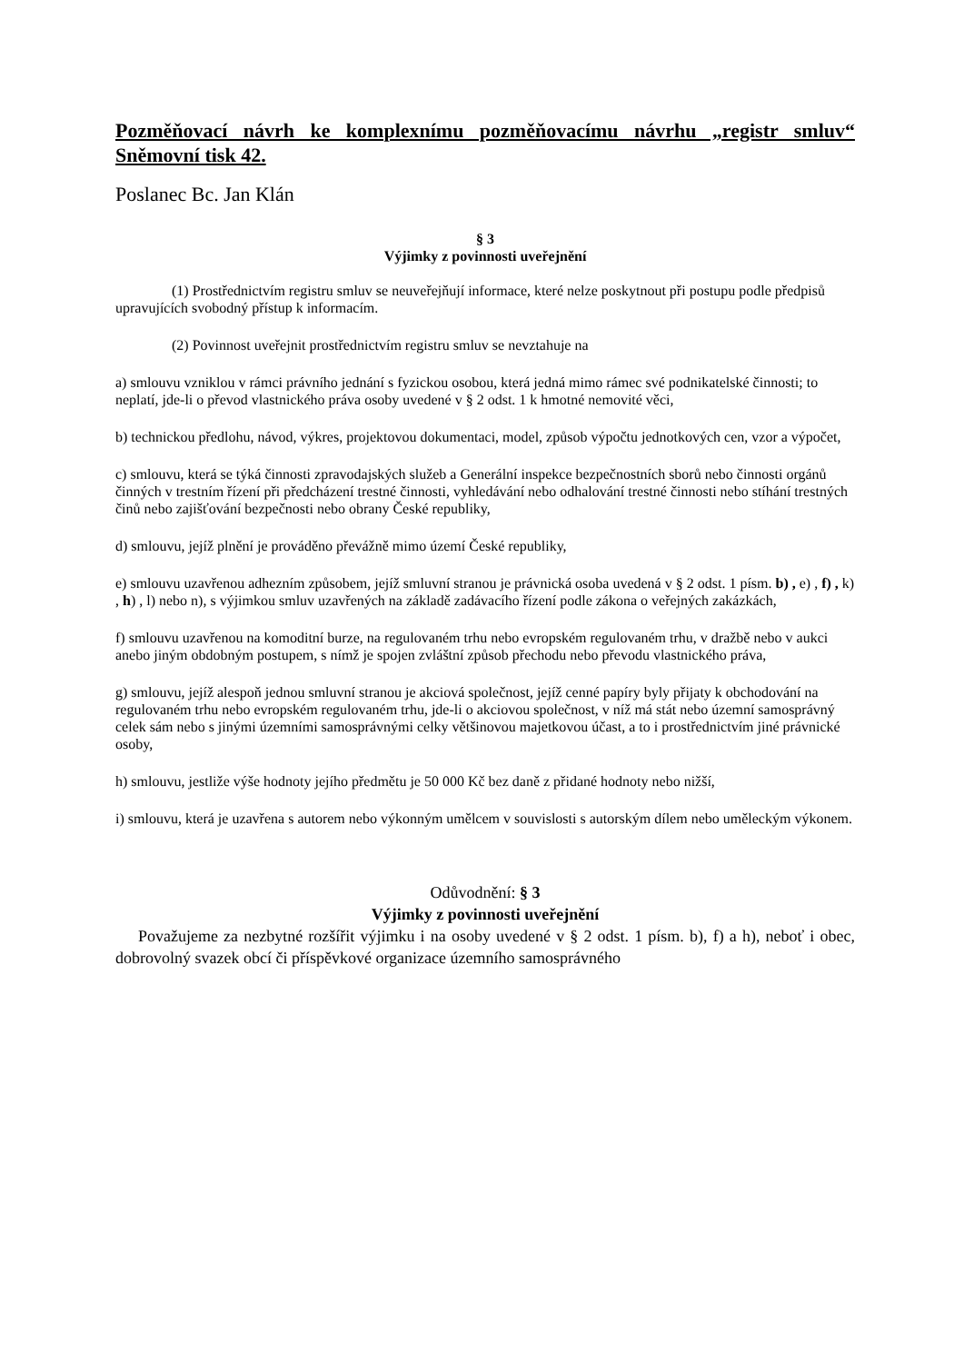Pozměňovací návrh ke komplexnímu pozměňovacímu návrhu „registr smluv“ Sněmovní tisk 42.
Poslanec Bc. Jan Klán
§ 3
Výjimky z povinnosti uveřejnění
(1) Prostřednictvím registru smluv se neuveřejňují informace, které nelze poskytnout při postupu podle předpisů upravujících svobodný přístup k informacím.
(2) Povinnost uveřejnit prostřednictvím registru smluv se nevztahuje na
a) smlouvu vzniklou v rámci právního jednání s fyzickou osobou, která jedná mimo rámec své podnikatelské činnosti; to neplatí, jde-li o převod vlastnického práva osoby uvedené v § 2 odst. 1 k hmotné nemovité věci,
b) technickou předlohu, návod, výkres, projektovou dokumentaci, model, způsob výpočtu jednotkových cen, vzor a výpočet,
c) smlouvu, která se týká činnosti zpravodajských služeb a Generální inspekce bezpečnostních sborů nebo činnosti orgánů činných v trestním řízení při předcházení trestné činnosti, vyhledávání nebo odhalování trestné činnosti nebo stíhání trestných činů nebo zajišťování bezpečnosti nebo obrany České republiky,
d) smlouvu, jejíž plnění je prováděno převážně mimo území České republiky,
e) smlouvu uzavřenou adhezním způsobem, jejíž smluvní stranou je právnická osoba uvedená v § 2 odst. 1 písm. b) , e) , f) , k) , h) , l) nebo n), s výjimkou smluv uzavřených na základě zadávacího řízení podle zákona o veřejných zakázkách,
f) smlouvu uzavřenou na komoditní burze, na regulovaném trhu nebo evropském regulovaném trhu, v dražbě nebo v aukci anebo jiným obdobným postupem, s nímž je spojen zvláštní způsob přechodu nebo převodu vlastnického práva,
g) smlouvu, jejíž alespoň jednou smluvní stranou je akciová společnost, jejíž cenné papíry byly přijaty k obchodování na regulovaném trhu nebo evropském regulovaném trhu, jde-li o akciovou společnost, v níž má stát nebo územní samosprávný celek sám nebo s jinými územními samosprávnými celky většinovou majetkovou účast, a to i prostřednictvím jiné právnické osoby,
h) smlouvu, jestliže výše hodnoty jejího předmětu je 50 000 Kč bez daně z přidané hodnoty nebo nižší,
i) smlouvu, která je uzavřena s autorem nebo výkonným umělcem v souvislosti s autorským dílem nebo uměleckým výkonem.
Odůvodnění: § 3
Výjimky z povinnosti uveřejnění
Považujeme za nezbytné rozšířit výjimku i na osoby uvedené v § 2 odst. 1 písm. b), f) a h), neboť i obec, dobrovolný svazek obcí či příspěvkové organizace územního samosprávného